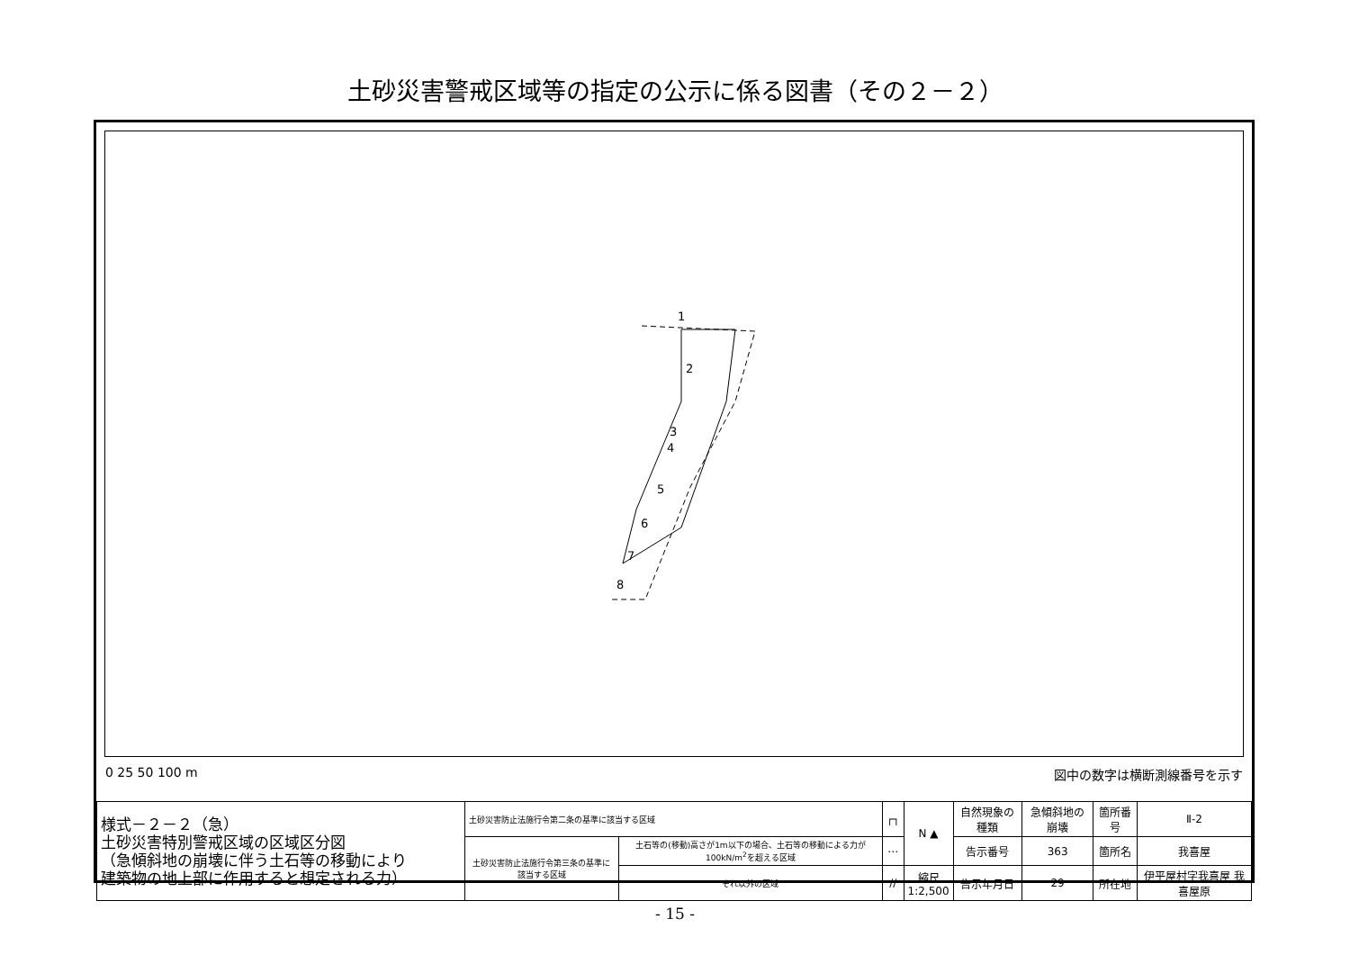土砂災害警戒区域等の指定の公示に係る図書（その２－２）
1
2
3
4
5
6
7
8
0 25 50 100 m 図中の数字は横断測線番号を示す
| 様式－２－２（急） 土砂災害特別警戒区域の区域区分図 （急傾斜地の崩壊に伴う土石等の移動により 建築物の地上部に作用すると想定される力） | 土砂災害防止法施行令第二条の基準に該当する区域 | | ┌┐ | N ▲ | 自然現象の種類 | 急傾斜地の崩壊 | 箇所番号 | Ⅱ-2 |
| | 土砂災害防止法施行令第三条の基準に該当する区域 | 土石等の(移動)高さが1m以下の場合、土石等の移動による力が100kN/m<sup>2</sup>を超える区域 | ⋯ | | 告示番号 | 363 | 箇所名 | 我喜屋 |
| | | それ以外の区域 | // | 縮尺 1:2,500 | 告示年月日 | 29 | 所在地 | 伊平屋村字我喜屋 我喜屋原 |
- 15 -